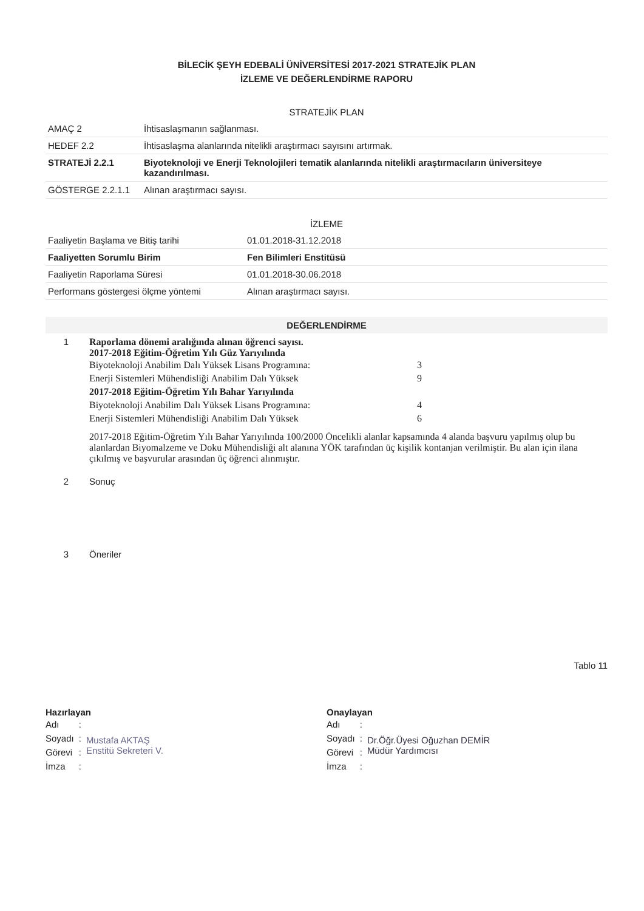BİLECİK ŞEYH EDEBALİ ÜNİVERSİTESİ 2017-2021 STRATEJİK PLAN
İZLEME VE DEĞERLENDİRME RAPORU
| STRATEJİK PLAN | |
| --- | --- |
| AMAÇ 2 | İhtisaslaşmanın sağlanması. |
| HEDEF 2.2 | İhtisaslaşma alanlarında nitelikli araştırmacı sayısını artırmak. |
| STRATEJİ 2.2.1 | Biyoteknoloji ve Enerji Teknolojileri tematik alanlarında nitelikli araştırmacıların üniversiteye kazandırılması. |
| GÖSTERGE 2.2.1.1 | Alınan araştırmacı sayısı. |
| İZLEME | |
| --- | --- |
| Faaliyetin Başlama ve Bitiş tarihi | 01.01.2018-31.12.2018 |
| Faaliyetten Sorumlu Birim | Fen Bilimleri Enstitüsü |
| Faaliyetin Raporlama Süresi | 01.01.2018-30.06.2018 |
| Performans göstergesi ölçme yöntemi | Alınan araştırmacı sayısı. |
| DEĞERLENDİRME | |
| --- | --- |
| 1 | Raporlama dönemi aralığında alınan öğrenci sayısı. 2017-2018 Eğitim-Öğretim Yılı Güz Yarıyılında / Biyoteknoloji Anabilim Dalı Yüksek Lisans Programına: / 3 / / Enerji Sistemleri Mühendisliği Anabilim Dalı Yüksek / 9 / / 2017-2018 Eğitim-Öğretim Yılı Bahar Yarıyılında / / / Biyoteknoloji Anabilim Dalı Yüksek Lisans Programına: / 4 / / Enerji Sistemleri Mühendisliği Anabilim Dalı Yüksek / 6 / 2017-2018 Eğitim-Öğretim Yılı Bahar Yarıyılında 100/2000 Öncelikli alanlar kapsamında 4 alanda başvuru yapılmış olup bu alanlardan Biyomalzeme ve Doku Mühendisliği alt alanına YÖK tarafından üç kişilik kontanjan verilmiştir. Bu alan için ilana çıkılmış ve başvurular arasından üç öğrenci alınmıştır. |
| 2 | Sonuç |
| 3 | Öneriler |
Tablo 11
Hazırlayan
| Adı | : | Mustafa AKTAŞ Enstitü Sekreteri V. |
| Soyadı | : | |
| Görevi | : | |
| İmza | : | |
Onaylayan
| Adı | : | Dr.Öğr.Üyesi Oğuzhan DEMİR Müdür Yardımcısı |
| Soyadı | : | |
| Görevi | : | |
| İmza | : | |